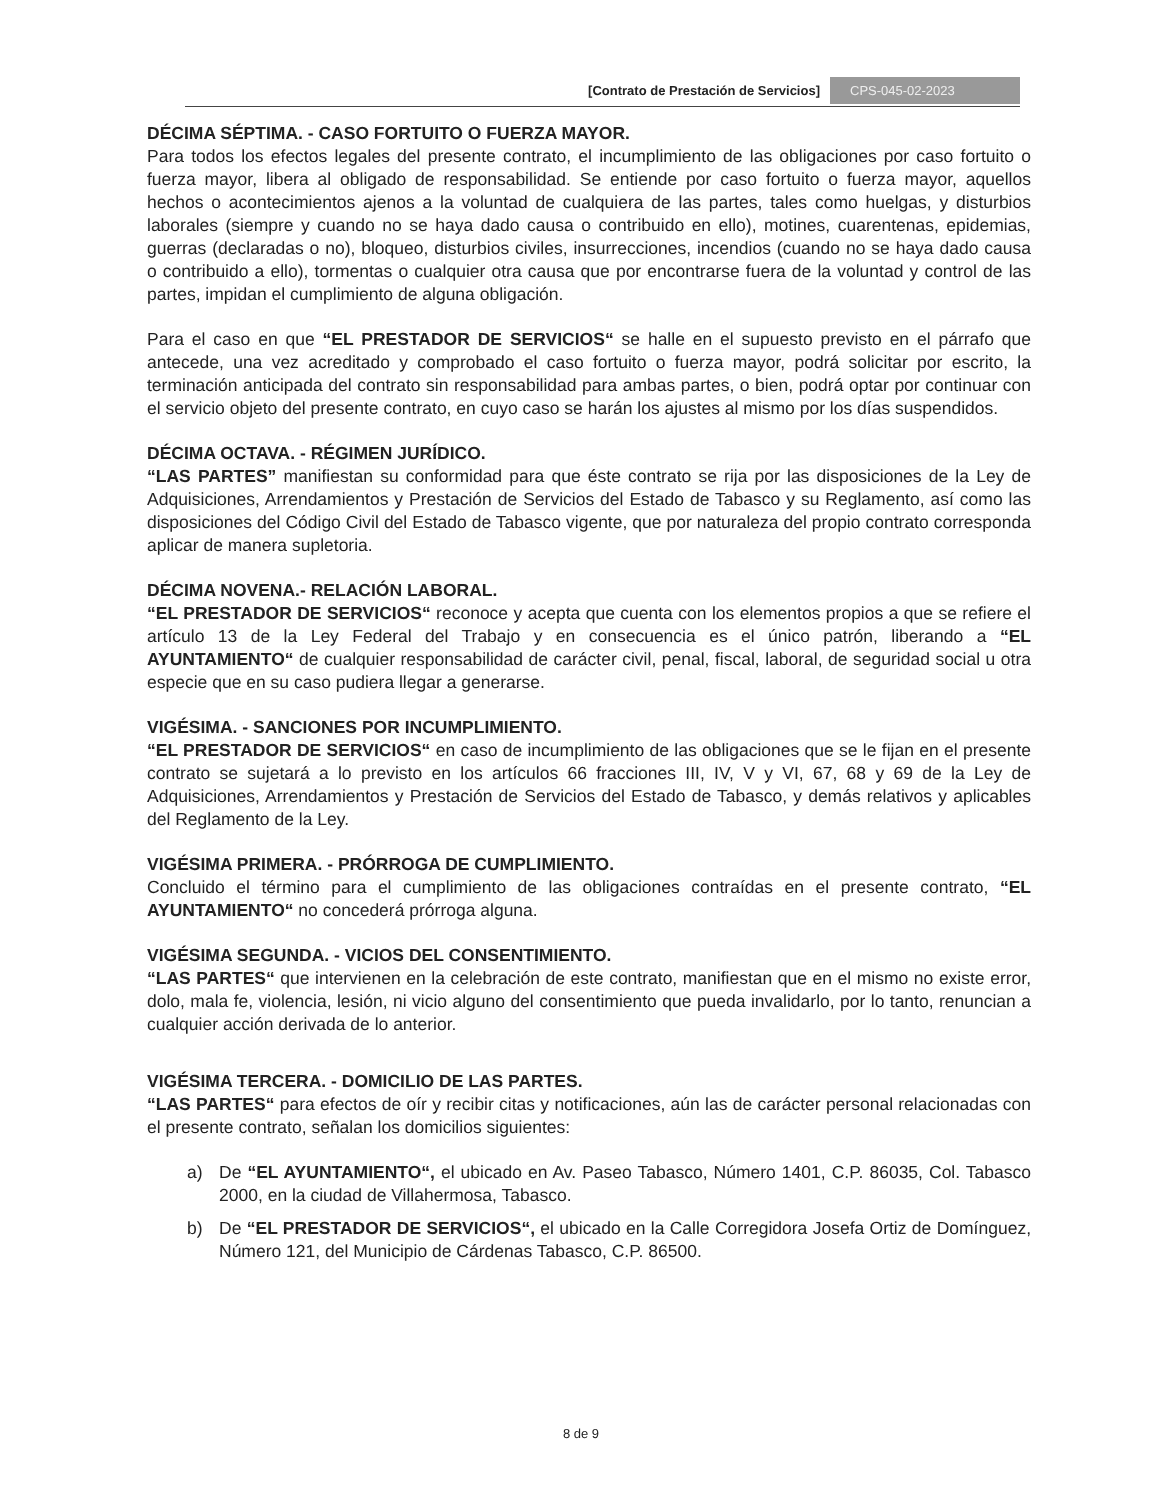[Contrato de Prestación de Servicios] CPS-045-02-2023
DÉCIMA SÉPTIMA. - CASO FORTUITO O FUERZA MAYOR.
Para todos los efectos legales del presente contrato, el incumplimiento de las obligaciones por caso fortuito o fuerza mayor, libera al obligado de responsabilidad. Se entiende por caso fortuito o fuerza mayor, aquellos hechos o acontecimientos ajenos a la voluntad de cualquiera de las partes, tales como huelgas, y disturbios laborales (siempre y cuando no se haya dado causa o contribuido en ello), motines, cuarentenas, epidemias, guerras (declaradas o no), bloqueo, disturbios civiles, insurrecciones, incendios (cuando no se haya dado causa o contribuido a ello), tormentas o cualquier otra causa que por encontrarse fuera de la voluntad y control de las partes, impidan el cumplimiento de alguna obligación.
Para el caso en que “EL PRESTADOR DE SERVICIOS“ se halle en el supuesto previsto en el párrafo que antecede, una vez acreditado y comprobado el caso fortuito o fuerza mayor, podrá solicitar por escrito, la terminación anticipada del contrato sin responsabilidad para ambas partes, o bien, podrá optar por continuar con el servicio objeto del presente contrato, en cuyo caso se harán los ajustes al mismo por los días suspendidos.
DÉCIMA OCTAVA. - RÉGIMEN JURÍDICO.
“LAS PARTES” manifiestan su conformidad para que éste contrato se rija por las disposiciones de la Ley de Adquisiciones, Arrendamientos y Prestación de Servicios del Estado de Tabasco y su Reglamento, así como las disposiciones del Código Civil del Estado de Tabasco vigente, que por naturaleza del propio contrato corresponda aplicar de manera supletoria.
DÉCIMA NOVENA.- RELACIÓN LABORAL.
“EL PRESTADOR DE SERVICIOS“ reconoce y acepta que cuenta con los elementos propios a que se refiere el artículo 13 de la Ley Federal del Trabajo y en consecuencia es el único patrón, liberando a “EL AYUNTAMIENTO“ de cualquier responsabilidad de carácter civil, penal, fiscal, laboral, de seguridad social u otra especie que en su caso pudiera llegar a generarse.
VIGÉSIMA. - SANCIONES POR INCUMPLIMIENTO.
“EL PRESTADOR DE SERVICIOS“ en caso de incumplimiento de las obligaciones que se le fijan en el presente contrato se sujetará a lo previsto en los artículos 66 fracciones III, IV, V y VI, 67, 68 y 69 de la Ley de Adquisiciones, Arrendamientos y Prestación de Servicios del Estado de Tabasco, y demás relativos y aplicables del Reglamento de la Ley.
VIGÉSIMA PRIMERA. - PRÓRROGA DE CUMPLIMIENTO.
Concluido el término para el cumplimiento de las obligaciones contraídas en el presente contrato, “EL AYUNTAMIENTO“ no concederá prórroga alguna.
VIGÉSIMA SEGUNDA. - VICIOS DEL CONSENTIMIENTO.
“LAS PARTES“ que intervienen en la celebración de este contrato, manifiestan que en el mismo no existe error, dolo, mala fe, violencia, lesión, ni vicio alguno del consentimiento que pueda invalidarlo, por lo tanto, renuncian a cualquier acción derivada de lo anterior.
VIGÉSIMA TERCERA. - DOMICILIO DE LAS PARTES.
“LAS PARTES“ para efectos de oír y recibir citas y notificaciones, aún las de carácter personal relacionadas con el presente contrato, señalan los domicilios siguientes:
a) De “EL AYUNTAMIENTO“, el ubicado en Av. Paseo Tabasco, Número 1401, C.P. 86035, Col. Tabasco 2000, en la ciudad de Villahermosa, Tabasco.
b) De “EL PRESTADOR DE SERVICIOS“, el ubicado en la Calle Corregidora Josefa Ortiz de Domínguez, Número 121, del Municipio de Cárdenas Tabasco, C.P. 86500.
8 de 9